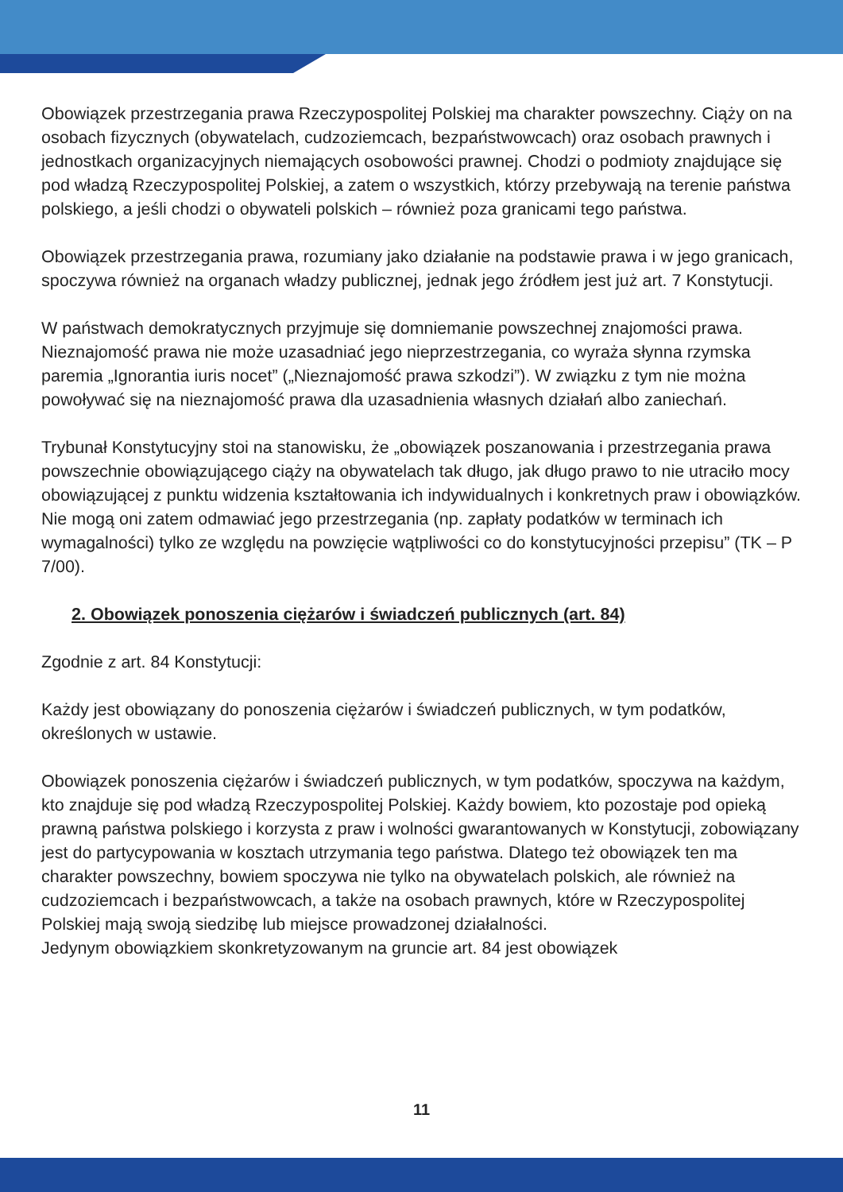Obowiązek przestrzegania prawa Rzeczypospolitej Polskiej ma charakter powszechny. Ciąży on na osobach fizycznych (obywatelach, cudzoziemcach, bezpaństwowcach) oraz osobach prawnych i jednostkach organizacyjnych niemających osobowości prawnej. Chodzi o podmioty znajdujące się pod władzą Rzeczypospolitej Polskiej, a zatem o wszystkich, którzy przebywają na terenie państwa polskiego, a jeśli chodzi o obywateli polskich – również poza granicami tego państwa.
Obowiązek przestrzegania prawa, rozumiany jako działanie na podstawie prawa i w jego granicach, spoczywa również na organach władzy publicznej, jednak jego źródłem jest już art. 7 Konstytucji.
W państwach demokratycznych przyjmuje się domniemanie powszechnej znajomości prawa. Nieznajomość prawa nie może uzasadniać jego nieprzestrzegania, co wyraża słynna rzymska paremia „Ignorantia iuris nocet” („Nieznajomość prawa szkodzi”). W związku z tym nie można powoływać się na nieznajomość prawa dla uzasadnienia własnych działań albo zaniechań.
Trybunał Konstytucyjny stoi na stanowisku, że „obowiązek poszanowania i przestrzegania prawa powszechnie obowiązującego ciąży na obywatelach tak długo, jak długo prawo to nie utraciło mocy obowiązującej z punktu widzenia kształtowania ich indywidualnych i konkretnych praw i obowiązków. Nie mogą oni zatem odmawiać jego przestrzegania (np. zapłaty podatków w terminach ich wymagalności) tylko ze względu na powzięcie wątpliwości co do konstytucyjności przepisu” (TK – P 7/00).
2. Obowiązek ponoszenia ciężarów i świadczeń publicznych (art. 84)
Zgodnie z art. 84 Konstytucji:
Każdy jest obowiązany do ponoszenia ciężarów i świadczeń publicznych, w tym podatków, określonych w ustawie.
Obowiązek ponoszenia ciężarów i świadczeń publicznych, w tym podatków, spoczywa na każdym, kto znajduje się pod władzą Rzeczypospolitej Polskiej. Każdy bowiem, kto pozostaje pod opieką prawną państwa polskiego i korzysta z praw i wolności gwarantowanych w Konstytucji, zobowiązany jest do partycypowania w kosztach utrzymania tego państwa. Dlatego też obowiązek ten ma charakter powszechny, bowiem spoczywa nie tylko na obywatelach polskich, ale również na cudzoziemcach i bezpaństwowcach, a także na osobach prawnych, które w Rzeczypospolitej Polskiej mają swoją siedzibę lub miejsce prowadzonej działalności.
Jedynym obowiązkiem skonkretyzowanym na gruncie art. 84 jest obowiązek
11